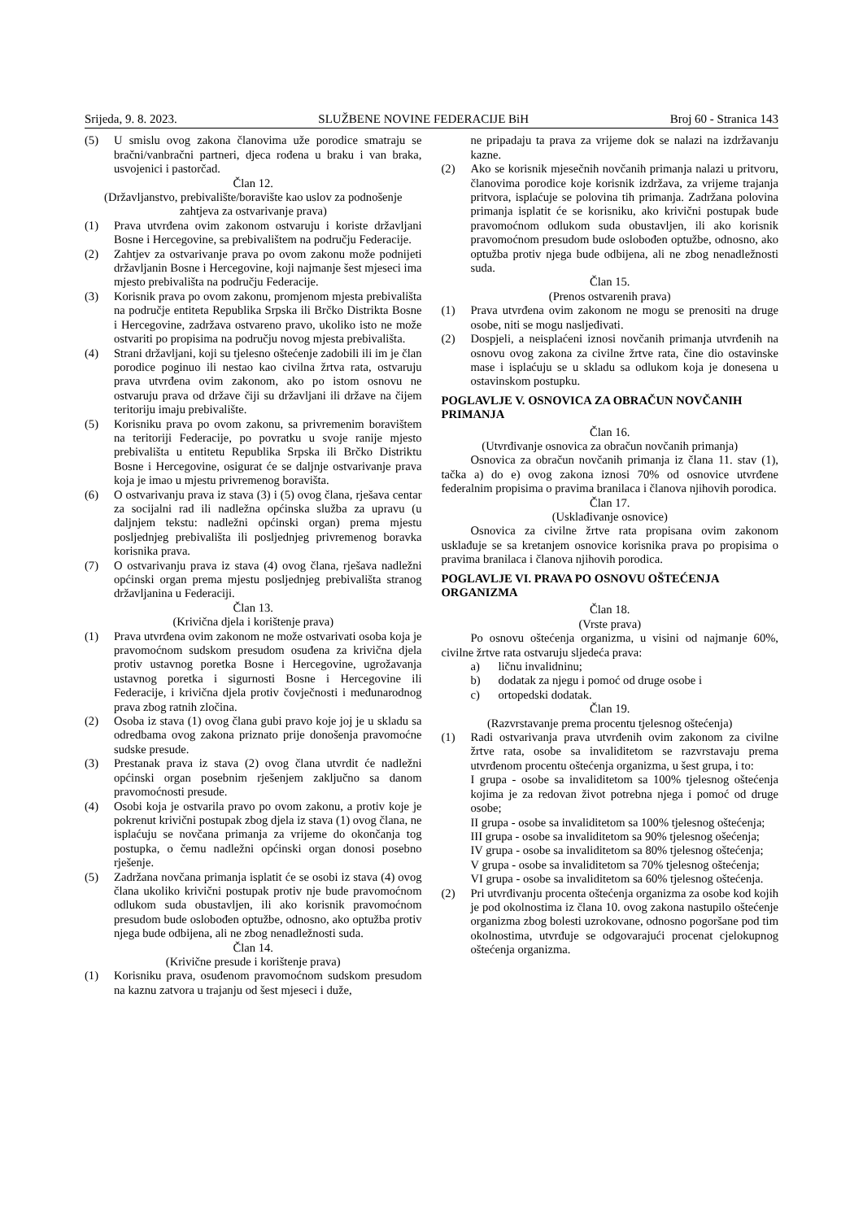Srijeda, 9. 8. 2023. SLUŽBENE NOVINE FEDERACIJE BiH Broj 60 - Stranica 143
(5) U smislu ovog zakona članovima uže porodice smatraju se bračni/vanbračni partneri, djeca rođena u braku i van braka, usvojenici i pastorčad.
Član 12.
(Državljanstvo, prebivalište/boravište kao uslov za podnošenje zahtjeva za ostvarivanje prava)
(1) Prava utvrđena ovim zakonom ostvaruju i koriste državljani Bosne i Hercegovine, sa prebivalištem na području Federacije.
(2) Zahtjev za ostvarivanje prava po ovom zakonu može podnijeti državljanin Bosne i Hercegovine, koji najmanje šest mjeseci ima mjesto prebivališta na području Federacije.
(3) Korisnik prava po ovom zakonu, promjenom mjesta prebivališta na područje entiteta Republika Srpska ili Brčko Distrikta Bosne i Hercegovine, zadržava ostvareno pravo, ukoliko isto ne može ostvariti po propisima na području novog mjesta prebivališta.
(4) Strani državljani, koji su tjelesno oštećenje zadobili ili im je član porodice poginuo ili nestao kao civilna žrtva rata, ostvaruju prava utvrđena ovim zakonom, ako po istom osnovu ne ostvaruju prava od države čiji su državljani ili države na čijem teritoriju imaju prebivalište.
(5) Korisniku prava po ovom zakonu, sa privremenim boravištem na teritoriji Federacije, po povratku u svoje ranije mjesto prebivališta u entitetu Republika Srpska ili Brčko Distriktu Bosne i Hercegovine, osigurat će se daljnje ostvarivanje prava koja je imao u mjestu privremenog boravišta.
(6) O ostvarivanju prava iz stava (3) i (5) ovog člana, rješava centar za socijalni rad ili nadležna općinska služba za upravu (u daljnjem tekstu: nadležni općinski organ) prema mjestu posljednjeg prebivališta ili posljednjeg privremenog boravka korisnika prava.
(7) O ostvarivanju prava iz stava (4) ovog člana, rješava nadležni općinski organ prema mjestu posljednjeg prebivališta stranog državljanina u Federaciji.
Član 13.
(Krivična djela i korištenje prava)
(1) Prava utvrđena ovim zakonom ne može ostvarivati osoba koja je pravomoćnom sudskom presudom osuđena za krivična djela protiv ustavnog poretka Bosne i Hercegovine, ugrožavanja ustavnog poretka i sigurnosti Bosne i Hercegovine ili Federacije, i krivična djela protiv čovječnosti i međunarodnog prava zbog ratnih zločina.
(2) Osoba iz stava (1) ovog člana gubi pravo koje joj je u skladu sa odredbama ovog zakona priznato prije donošenja pravomoćne sudske presude.
(3) Prestanak prava iz stava (2) ovog člana utvrdit će nadležni općinski organ posebnim rješenjem zaključno sa danom pravomoćnosti presude.
(4) Osobi koja je ostvarila pravo po ovom zakonu, a protiv koje je pokrenut krivični postupak zbog djela iz stava (1) ovog člana, ne isplaćuju se novčana primanja za vrijeme do okončanja tog postupka, o čemu nadležni općinski organ donosi posebno rješenje.
(5) Zadržana novčana primanja isplatit će se osobi iz stava (4) ovog člana ukoliko krivični postupak protiv nje bude pravomoćnom odlukom suda obustavljen, ili ako korisnik pravomoćnom presudom bude oslobođen optužbe, odnosno, ako optužba protiv njega bude odbijena, ali ne zbog nenadležnosti suda.
Član 14.
(Krivične presude i korištenje prava)
(1) Korisniku prava, osuđenom pravomoćnom sudskom presudom na kaznu zatvora u trajanju od šest mjeseci i duže,
ne pripadaju ta prava za vrijeme dok se nalazi na izdržavanju kazne.
(2) Ako se korisnik mjesečnih novčanih primanja nalazi u pritvoru, članovima porodice koje korisnik izdržava, za vrijeme trajanja pritvora, isplaćuje se polovina tih primanja. Zadržana polovina primanja isplatit će se korisniku, ako krivični postupak bude pravomoćnom odlukom suda obustavljen, ili ako korisnik pravomoćnom presudom bude oslobođen optužbe, odnosno, ako optužba protiv njega bude odbijena, ali ne zbog nenadležnosti suda.
Član 15.
(Prenos ostvarenih prava)
(1) Prava utvrđena ovim zakonom ne mogu se prenositi na druge osobe, niti se mogu nasljeđivati.
(2) Dospjeli, a neisplaćeni iznosi novčanih primanja utvrđenih na osnovu ovog zakona za civilne žrtve rata, čine dio ostavinske mase i isplaćuju se u skladu sa odlukom koja je donesena u ostavinskom postupku.
POGLAVLJE V. OSNOVICA ZA OBRAČUN NOVČANIH PRIMANJA
Član 16.
(Utvrđivanje osnovica za obračun novčanih primanja)
Osnovica za obračun novčanih primanja iz člana 11. stav (1), tačka a) do e) ovog zakona iznosi 70% od osnovice utvrđene federalnim propisima o pravima branilaca i članova njihovih porodica.
Član 17.
(Usklađivanje osnovice)
Osnovica za civilne žrtve rata propisana ovim zakonom usklađuje se sa kretanjem osnovice korisnika prava po propisima o pravima branilaca i članova njihovih porodica.
POGLAVLJE VI. PRAVA PO OSNOVU OŠTEĆENJA ORGANIZMA
Član 18.
(Vrste prava)
Po osnovu oštećenja organizma, u visini od najmanje 60%, civilne žrtve rata ostvaruju sljedeća prava:
a) ličnu invalidninu;
b) dodatak za njegu i pomoć od druge osobe i
c) ortopedski dodatak.
Član 19.
(Razvrstavanje prema procentu tjelesnog oštećenja)
(1) Radi ostvarivanja prava utvrđenih ovim zakonom za civilne žrtve rata, osobe sa invaliditetom se razvrstavaju prema utvrđenom procentu oštećenja organizma, u šest grupa, i to:
I grupa - osobe sa invaliditetom sa 100% tjelesnog oštećenja kojima je za redovan život potrebna njega i pomoć od druge osobe;
II grupa - osobe sa invaliditetom sa 100% tjelesnog oštećenja;
III grupa - osobe sa invaliditetom sa 90% tjelesnog ošećenja;
IV grupa - osobe sa invaliditetom sa 80% tjelesnog oštećenja;
V grupa - osobe sa invaliditetom sa 70% tjelesnog oštećenja;
VI grupa - osobe sa invaliditetom sa 60% tjelesnog oštećenja.
(2) Pri utvrđivanju procenta oštećenja organizma za osobe kod kojih je pod okolnostima iz člana 10. ovog zakona nastupilo oštećenje organizma zbog bolesti uzrokovane, odnosno pogoršane pod tim okolnostima, utvrđuje se odgovarajući procenat cjelokupnog oštećenja organizma.